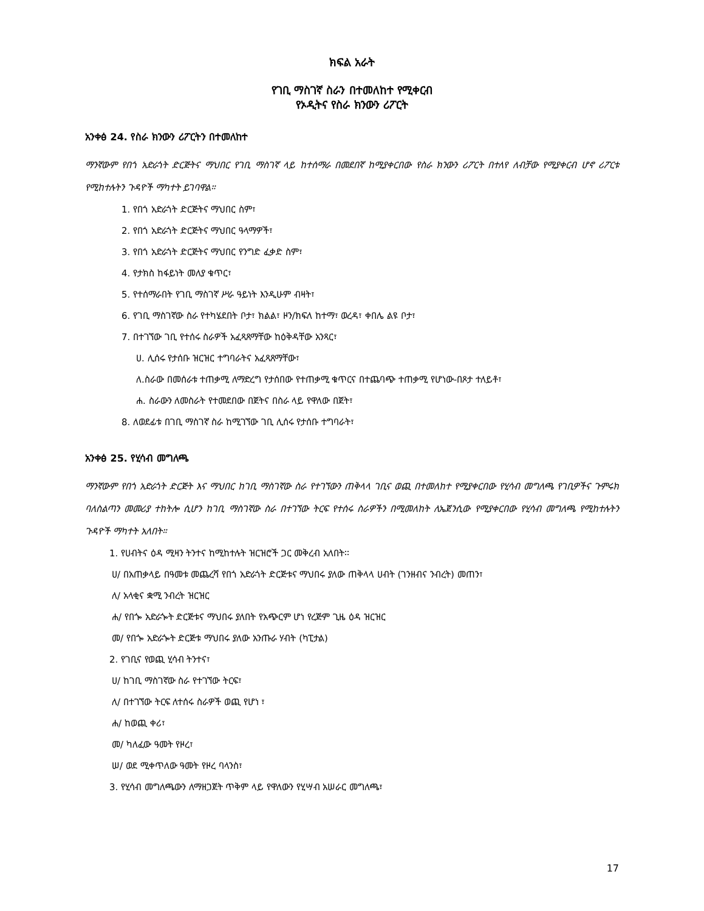ክፍል አራት
የገቢ ማስገኛ ስራን በተመለከተ የሚቀርብ
የኦዲትና የስራ ክንውን ሪፖርት
አንቀፅ 24. የስራ ክንውን ሪፖርትን በተመለከተ
ማንኛውም የበጎ አድራጎት ድርጅትና ማህበር የገቢ ማስገኛ ላይ ከተሰማራ በመደበኛ ከሚያቀርበው የስራ ክንውን ሪፖርት በተለየ ለብቻው የሚያቀርብ ሆኖ ሪፖርቱ የሚከተሉትን ጉዳዮች ማካተት ይገባዋል።
1. የበጎ አድራጎት ድርጅትና ማህበር ስም፣
2. የበጎ አድራጎት ድርጅትና ማህበር ዓላማዎች፣
3. የበጎ አድራጎት ድርጅትና ማህበር የንግድ ፈቃድ ስም፣
4. የታክስ ከፋይነት መለያ ቁጥር፣
5. የተሰማራበት የገቢ ማስገኛ ሥራ ዓይነት እንዲሁም ብዛት፣
6. የገቢ ማስገኛው ስራ የተካሄደበት ቦታ፣ ክልል፣ ዞን/ክፍለ ከተማ፣ ወረዳ፣ ቀበሌ ልዩ ቦታ፣
7. በተገኘው ገቢ የተሰሩ ስራዎች አፈጻጸማቸው ከዕቅዳቸው አንጻር፣
ሀ. ሊሰሩ የታሰቡ ዝርዝር ተግባራትና አፈጻጸማቸው፣
ለ.ስራው በመሰራቱ ተጠቃሚ ለማድረግ የታሰበው የተጠቃሚ ቁጥርና በተጨባጭ ተጠቃሚ የሆነው-በጾታ ተለይቶ፣
ሐ. ስራውን ለመስራት የተመደበው በጀትና በስራ ላይ የዋለው በጀት፣
8. ለወደፊቱ በገቢ ማስገኛ ስራ ከሚገኘው ገቢ ሊሰሩ የታሰቡ ተግባራት፣
አንቀፅ 25. የሂሳብ መግለጫ
ማንኛውም የበጎ አድራጎት ድርጅት እና ማህበር ከገቢ ማስገኛው ስራ የተገኘውን ጠቅላላ ገቢና ወጪ በተመለከተ የሚያቀርበው የሂሳብ መግለጫ የገቢዎችና ጉምሩክ ባለስልጣን መመሪያ ተከትሎ ሲሆን ከገቢ ማስገኛው ስራ በተገኘው ትርፍ የተሰሩ ስራዎችን በሚመለከት ለኤጀንሲው የሚያቀርበው የሂሳብ መግለጫ የሚከተሉትን ጉዳዮች ማካተት አለበት።
1. የሀብትና ዕዳ ሚዛን ትንተና ከሚከተሉት ዝርዝሮች ጋር መቅረብ አለበት፡፡
ሀ/ በአጠቃላይ በዓመቱ መጨረሻ የበጎ አድራጎት ድርጅቱና ማህበሩ ያለው ጠቅላላ ሀብት (ገንዘብና ንብረት) መጠን፣
ለ/ አላቂና ቋሚ ንብረት ዝርዝር
ሐ/ የበጐ አድራጐት ድርጅቱና ማህበሩ ያለበት የአጭርም ሆነ የረጅም ጊዜ ዕዳ ዝርዝር
መ/ የበጐ አድራጐት ድርጅቱ ማህበሩ ያለው አንጡራ ሃብት (ካፒታል)
2. የገቢና የወጪ ሂሳብ ትንተና፣
ሀ/ ከገቢ ማስገኛው ስራ የተገኘው ትርፍ፣
ለ/ በተገኘው ትርፍ ለተሰሩ ስራዎች ወጪ የሆነ ፣
ሐ/ ከወጪ ቀሪ፣
መ/ ካለፈው ዓመት የዞረ፣
ሠ/ ወደ ሚቀጥለው ዓመት የዞረ ባላንስ፣
3. የሂሳብ መግለጫውን ለማዘጋጀት ጥቅም ላይ የዋለውን የሂሣብ አሠራር መግለጫ፣
17